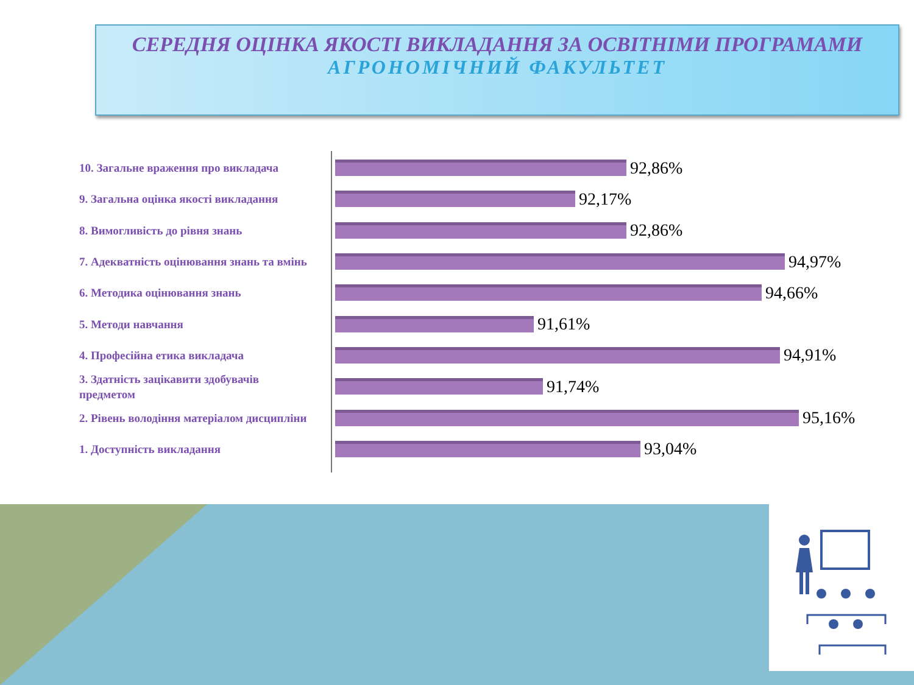СЕРЕДНЯ ОЦІНКА ЯКОСТІ ВИКЛАДАННЯ ЗА ОСВІТНІМИ ПРОГРАМАМИ
АГРОНОМІЧНИЙ ФАКУЛЬТЕТ
10. Загальне враження про викладача
92,86%
9. Загальна оцінка якості викладання
92,17%
8. Вимогливість до рівня знань
92,86%
7. Адекватність оцінювання знань та вмінь
94,97%
6. Методика оцінювання знань
94,66%
5. Методи навчання
91,61%
4. Професійна етика викладача
94,91%
3. Здатність зацікавити здобувачів предметом
91,74%
2. Рівень володіння матеріалом дисципліни
95,16%
1. Доступність викладання
93,04%